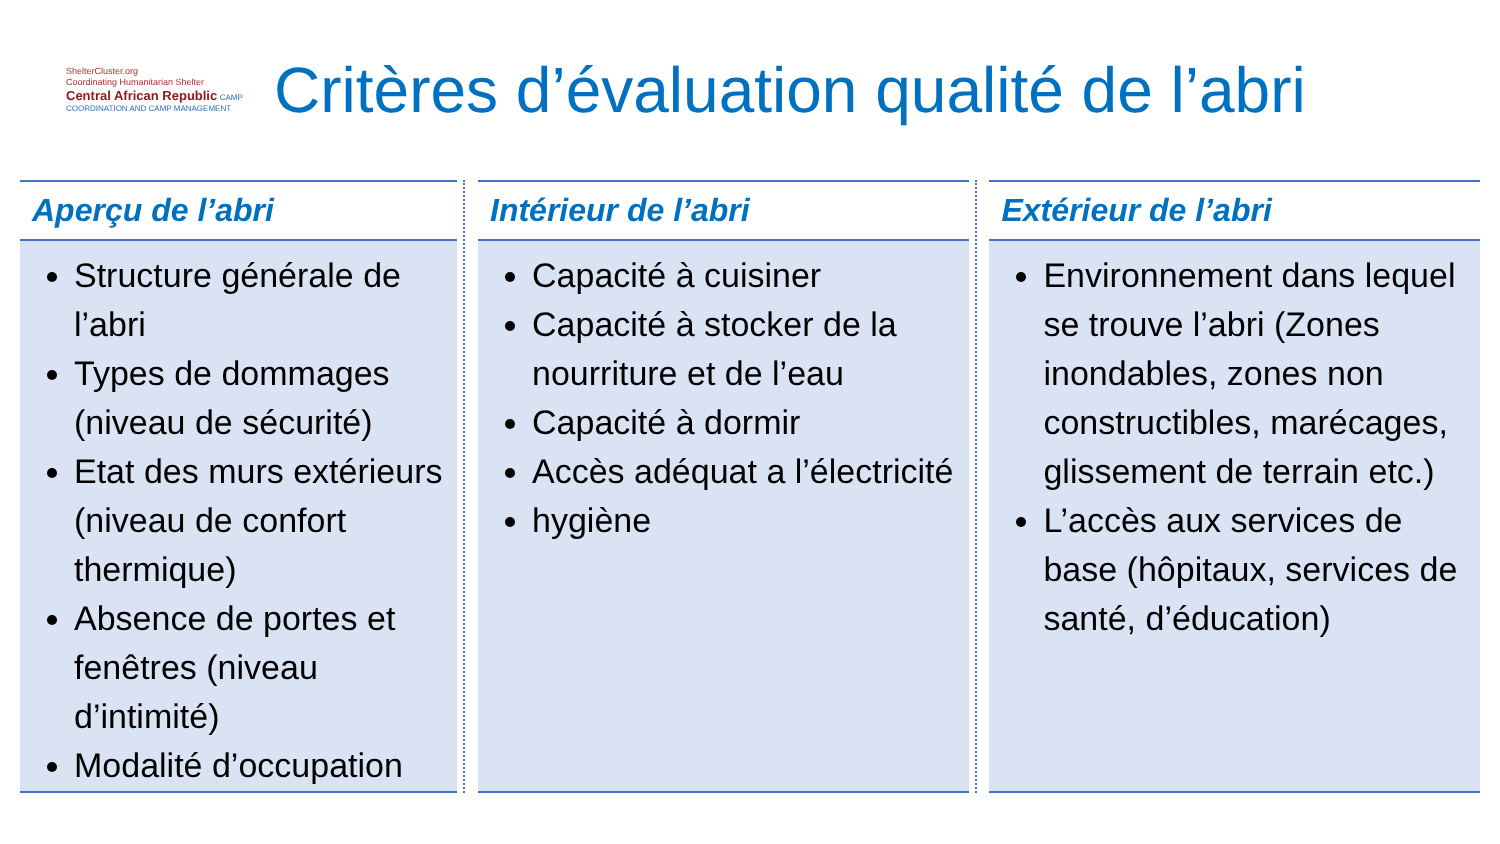ShelterCluster.org
Coordinating Humanitarian Shelter
Central African Republic CAMP COORDINATION AND CAMP MANAGEMENT
Critères d’évaluation qualité de l’abri
Aperçu de l’abri
Structure générale de l’abri
Types de dommages (niveau de sécurité)
Etat des murs extérieurs (niveau de confort thermique)
Absence de portes et fenêtres (niveau d’intimité)
Modalité d’occupation
Intérieur de l’abri
Capacité à cuisiner
Capacité à stocker de la nourriture et de l’eau
Capacité à dormir
Accès adéquat a l’électricité
hygiène
Extérieur de l’abri
Environnement dans lequel se trouve l’abri (Zones inondables, zones non constructibles, marécages, glissement de terrain etc.)
L’accès aux services de base (hôpitaux, services de santé, d’éducation)